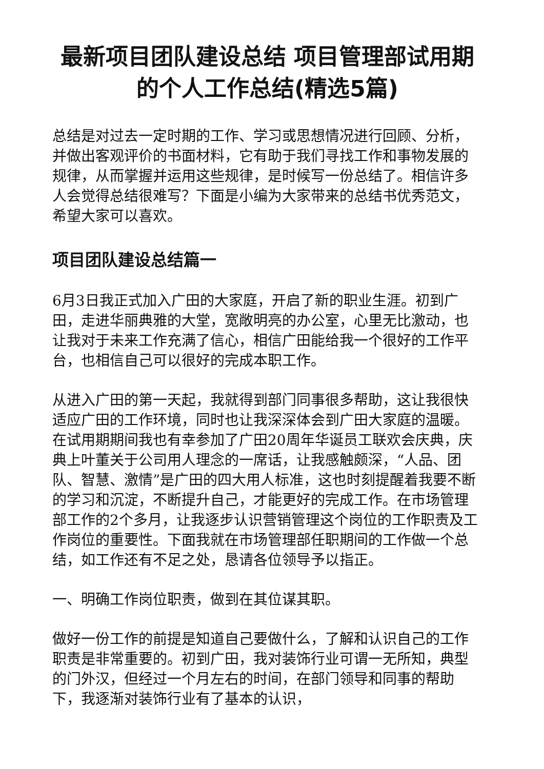最新项目团队建设总结 项目管理部试用期的个人工作总结(精选5篇)
总结是对过去一定时期的工作、学习或思想情况进行回顾、分析，并做出客观评价的书面材料，它有助于我们寻找工作和事物发展的规律，从而掌握并运用这些规律，是时候写一份总结了。相信许多人会觉得总结很难写？下面是小编为大家带来的总结书优秀范文，希望大家可以喜欢。
项目团队建设总结篇一
6月3日我正式加入广田的大家庭，开启了新的职业生涯。初到广田，走进华丽典雅的大堂，宽敞明亮的办公室，心里无比激动，也让我对于未来工作充满了信心，相信广田能给我一个很好的工作平台，也相信自己可以很好的完成本职工作。
从进入广田的第一天起，我就得到部门同事很多帮助，这让我很快适应广田的工作环境，同时也让我深深体会到广田大家庭的温暖。在试用期期间我也有幸参加了广田20周年华诞员工联欢会庆典，庆典上叶董关于公司用人理念的一席话，让我感触颇深，“人品、团队、智慧、激情”是广田的四大用人标准，这也时刻提醒着我要不断的学习和沉淀，不断提升自己，才能更好的完成工作。在市场管理部工作的2个多月，让我逐步认识营销管理这个岗位的工作职责及工作岗位的重要性。下面我就在市场管理部任职期间的工作做一个总结，如工作还有不足之处，恳请各位领导予以指正。
一、明确工作岗位职责，做到在其位谋其职。
做好一份工作的前提是知道自己要做什么，了解和认识自己的工作职责是非常重要的。初到广田，我对装饰行业可谓一无所知，典型的门外汉，但经过一个月左右的时间，在部门领导和同事的帮助下，我逐渐对装饰行业有了基本的认识，